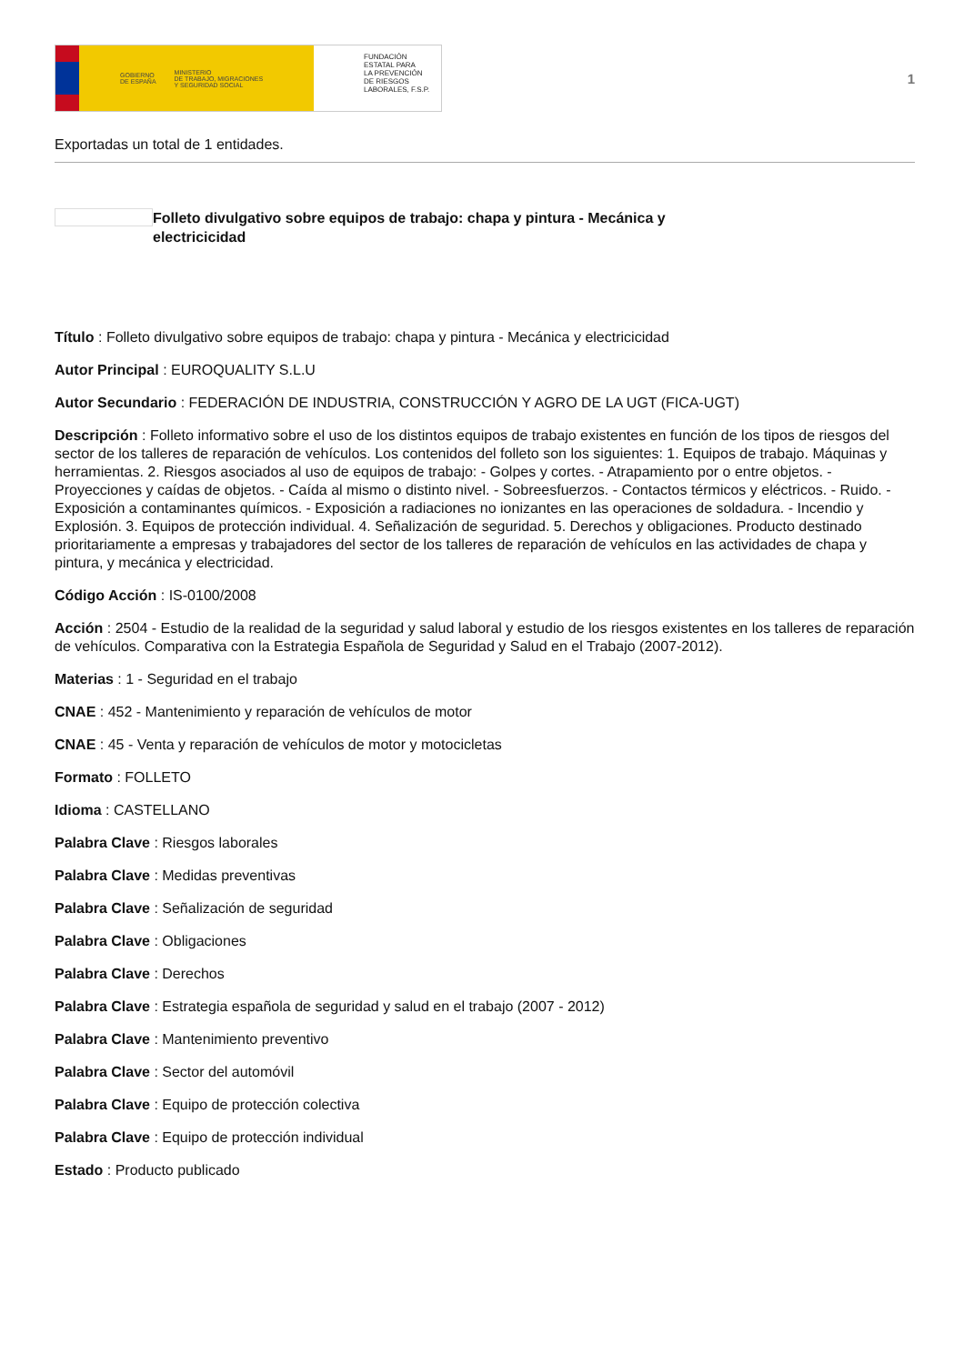GOBIERNO
DE ESPAÑA MINISTERIO
DE TRABAJO, MIGRACIONES
Y SEGURIDAD SOCIAL
FUNDACIÓN
ESTATAL PARA
LA PREVENCIÓN
DE RIESGOS
LABORALES, F.S.P.
1
Exportadas un total de 1 entidades.
Folleto divulgativo sobre equipos de trabajo: chapa y pintura - Mecánica y electricicidad
Título : Folleto divulgativo sobre equipos de trabajo: chapa y pintura - Mecánica y electricicidad
Autor Principal : EUROQUALITY S.L.U
Autor Secundario : FEDERACIÓN DE INDUSTRIA, CONSTRUCCIÓN Y AGRO DE LA UGT (FICA-UGT)
Descripción : Folleto informativo sobre el uso de los distintos equipos de trabajo existentes en función de los tipos de riesgos del sector de los talleres de reparación de vehículos. Los contenidos del folleto son los siguientes: 1. Equipos de trabajo. Máquinas y herramientas. 2. Riesgos asociados al uso de equipos de trabajo: - Golpes y cortes. - Atrapamiento por o entre objetos. - Proyecciones y caídas de objetos. - Caída al mismo o distinto nivel. - Sobreesfuerzos. - Contactos térmicos y eléctricos. - Ruido. - Exposición a contaminantes químicos. - Exposición a radiaciones no ionizantes en las operaciones de soldadura. - Incendio y Explosión. 3. Equipos de protección individual. 4. Señalización de seguridad. 5. Derechos y obligaciones. Producto destinado prioritariamente a empresas y trabajadores del sector de los talleres de reparación de vehículos en las actividades de chapa y pintura, y mecánica y electricidad.
Código Acción : IS-0100/2008
Acción : 2504 - Estudio de la realidad de la seguridad y salud laboral y estudio de los riesgos existentes en los talleres de reparación de vehículos. Comparativa con la Estrategia Española de Seguridad y Salud en el Trabajo (2007-2012).
Materias : 1 - Seguridad en el trabajo
CNAE : 452 - Mantenimiento y reparación de vehículos de motor
CNAE : 45 - Venta y reparación de vehículos de motor y motocicletas
Formato : FOLLETO
Idioma : CASTELLANO
Palabra Clave : Riesgos laborales
Palabra Clave : Medidas preventivas
Palabra Clave : Señalización de seguridad
Palabra Clave : Obligaciones
Palabra Clave : Derechos
Palabra Clave : Estrategia española de seguridad y salud en el trabajo (2007 - 2012)
Palabra Clave : Mantenimiento preventivo
Palabra Clave : Sector del automóvil
Palabra Clave : Equipo de protección colectiva
Palabra Clave : Equipo de protección individual
Estado : Producto publicado